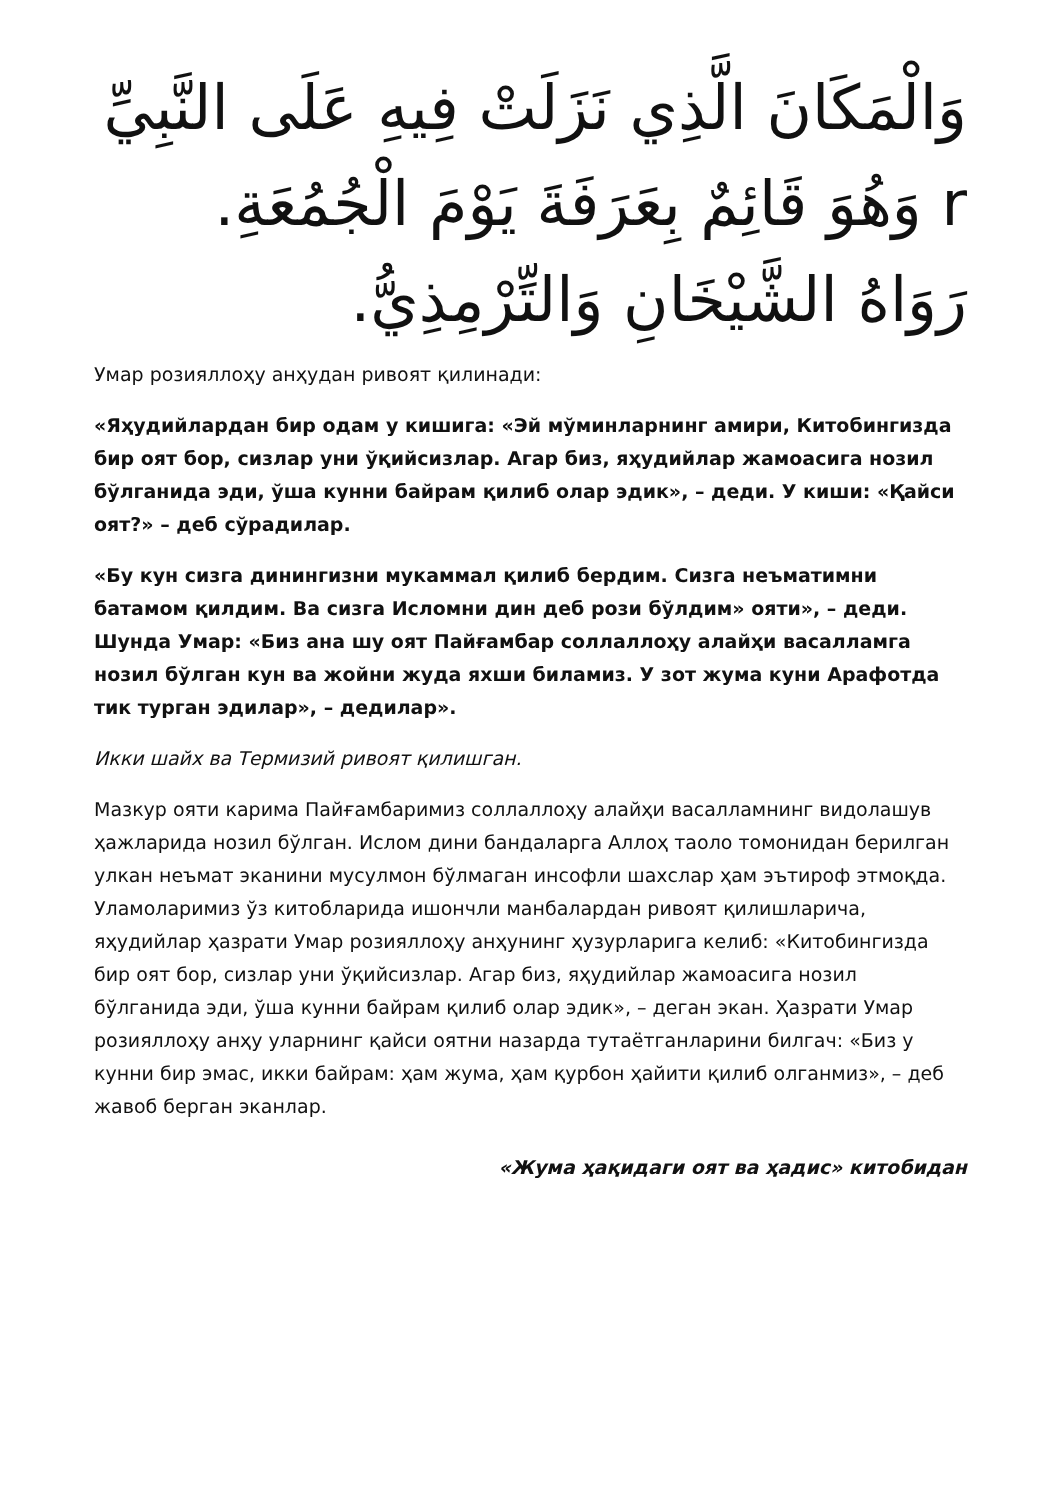وَالْمَكَانَ الَّذِي نَزَلَتْ فِيهِ عَلَى النَّبِيِّ r وَهُوَ قَائِمٌ بِعَرَفَةَ يَوْمَ الْجُمُعَةِ. رَوَاهُ الشَّيْخَانِ وَالتِّرْمِذِيُّ.
Умар розияллоҳу анҳудан ривоят қилинади:
«Яҳудийлардан бир одам у кишига: «Эй мўминларнинг амири, Китобингизда бир оят бор, сизлар уни ўқийсизлар. Агар биз, яҳудийлар жамоасига нозил бўлганида эди, ўша кунни байрам қилиб олар эдик», – деди. У киши: «Қайси оят?» – деб сўрадилар.
«Бу кун сизга динингизни мукаммал қилиб бердим. Сизга неъматимни батамом қилдим. Ва сизга Исломни дин деб рози бўлдим» ояти», – деди. Шунда Умар: «Биз ана шу оят Пайғамбар соллаллоҳу алайҳи васалламга нозил бўлган кун ва жойни жуда яхши биламиз. У зот жума куни Арафотда тик турган эдилар», – дедилар».
Икки шайх ва Термизий ривоят қилишган.
Мазкур ояти карима Пайғамбаримиз соллаллоҳу алайҳи васалламнинг видолашув ҳажларида нозил бўлган. Ислом дини бандаларга Аллоҳ таоло томонидан берилган улкан неъмат эканини мусулмон бўлмаган инсофли шахслар ҳам эътироф этмоқда. Уламоларимиз ўз китобларида ишончли манбалардан ривоят қилишларича, яҳудийлар ҳазрати Умар розияллоҳу анҳунинг ҳузурларига келиб: «Китобингизда бир оят бор, сизлар уни ўқийсизлар. Агар биз, яҳудийлар жамоасига нозил бўлганида эди, ўша кунни байрам қилиб олар эдик», – деган экан. Ҳазрати Умар розияллоҳу анҳу уларнинг қайси оятни назарда тутаётганларини билгач: «Биз у кунни бир эмас, икки байрам: ҳам жума, ҳам қурбон ҳайити қилиб олганмиз», – деб жавоб берган эканлар.
«Жума ҳақидаги оят ва ҳадис» китобидан